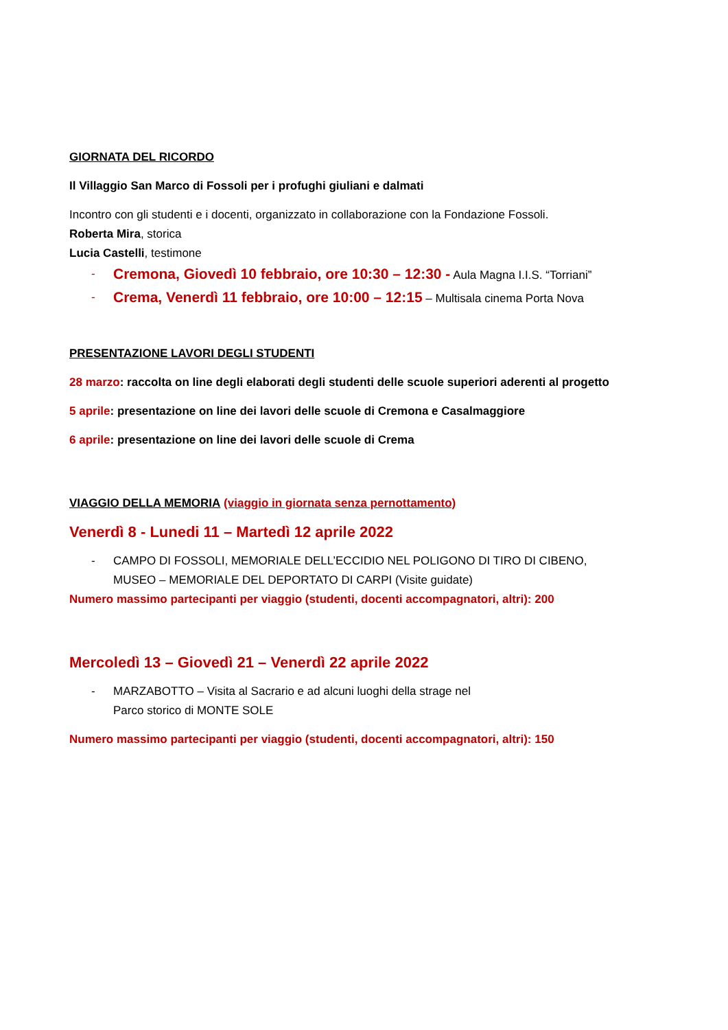GIORNATA DEL RICORDO
Il Villaggio San Marco di Fossoli per i profughi giuliani e dalmati
Incontro con gli studenti e i docenti, organizzato in collaborazione con la Fondazione Fossoli.
Roberta Mira, storica
Lucia Castelli, testimone
- Cremona, Giovedì 10 febbraio, ore 10:30 – 12:30 - Aula Magna I.I.S. “Torriani”
- Crema, Venerdì 11 febbraio, ore 10:00 – 12:15 – Multisala cinema Porta Nova
PRESENTAZIONE LAVORI DEGLI STUDENTI
28 marzo: raccolta on line degli elaborati degli studenti delle scuole superiori aderenti al progetto
5 aprile: presentazione on line dei lavori delle scuole di Cremona e Casalmaggiore
6 aprile: presentazione on line dei lavori delle scuole di Crema
VIAGGIO DELLA MEMORIA (viaggio in giornata senza pernottamento)
Venerdì 8 - Lunedi 11 – Martedì 12 aprile 2022
- CAMPO DI FOSSOLI, MEMORIALE DELL’ECCIDIO NEL POLIGONO DI TIRO DI CIBENO,
MUSEO – MEMORIALE DEL DEPORTATO DI CARPI (Visite guidate)
Numero massimo partecipanti per viaggio (studenti, docenti accompagnatori, altri): 200
Mercoledì 13 – Giovedì 21 – Venerdì 22 aprile 2022
- MARZABOTTO – Visita al Sacrario e ad alcuni luoghi della strage nel
Parco storico di MONTE SOLE
Numero massimo partecipanti per viaggio (studenti, docenti accompagnatori, altri): 150